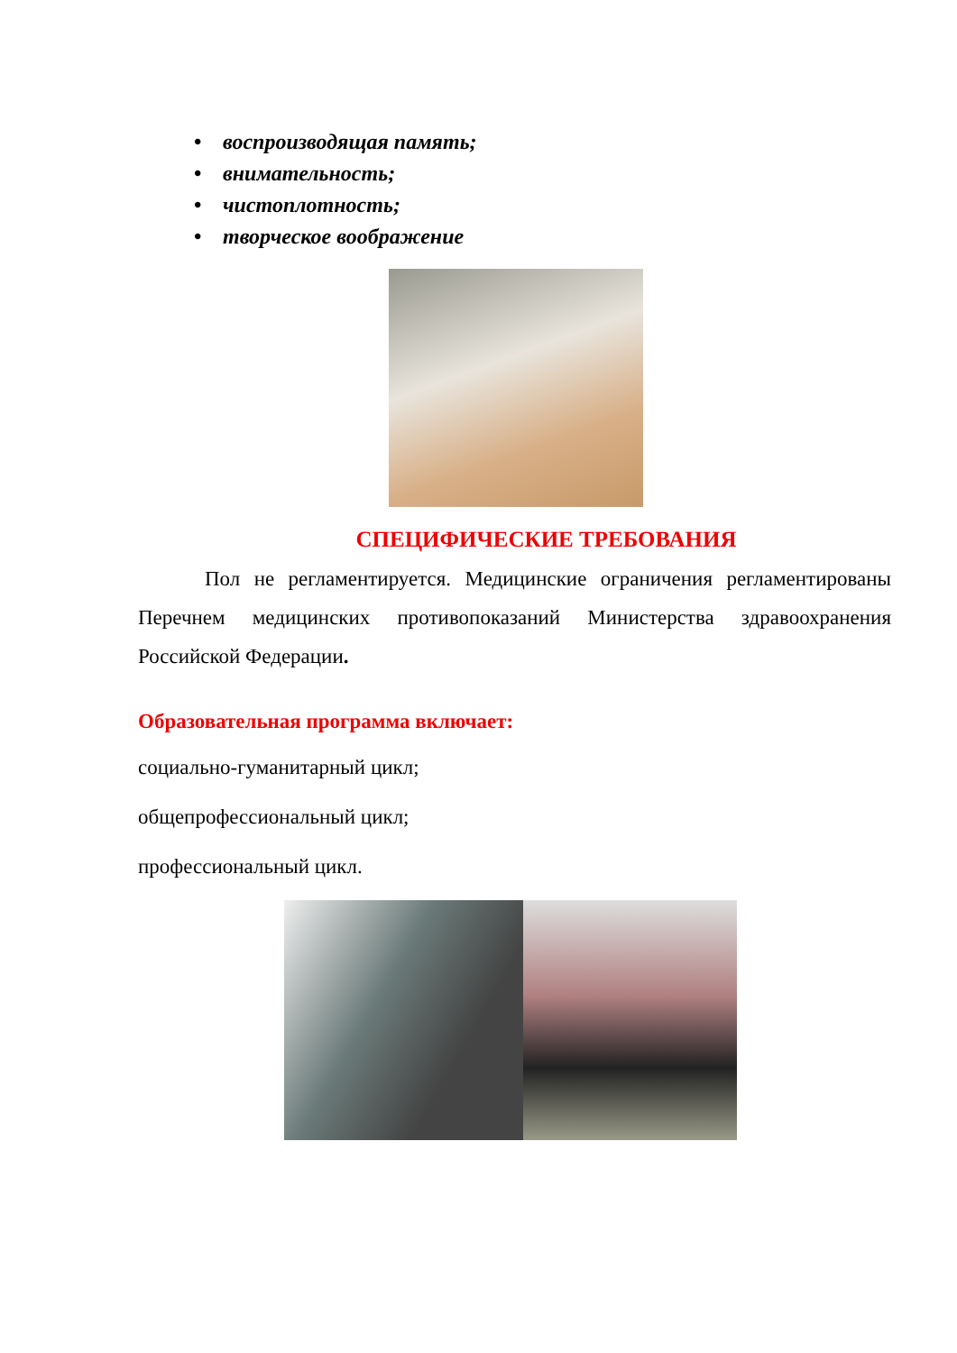• воспроизводящая память;
• внимательность;
• чистоплотность;
• творческое воображение
СПЕЦИФИЧЕСКИЕ ТРЕБОВАНИЯ
Пол не регламентируется. Медицинские ограничения регламентированы Перечнем медицинских противопоказаний Министерства здравоохранения Российской Федерации.
Образовательная программа включает:
социально-гуманитарный цикл;
общепрофессиональный цикл;
профессиональный цикл.